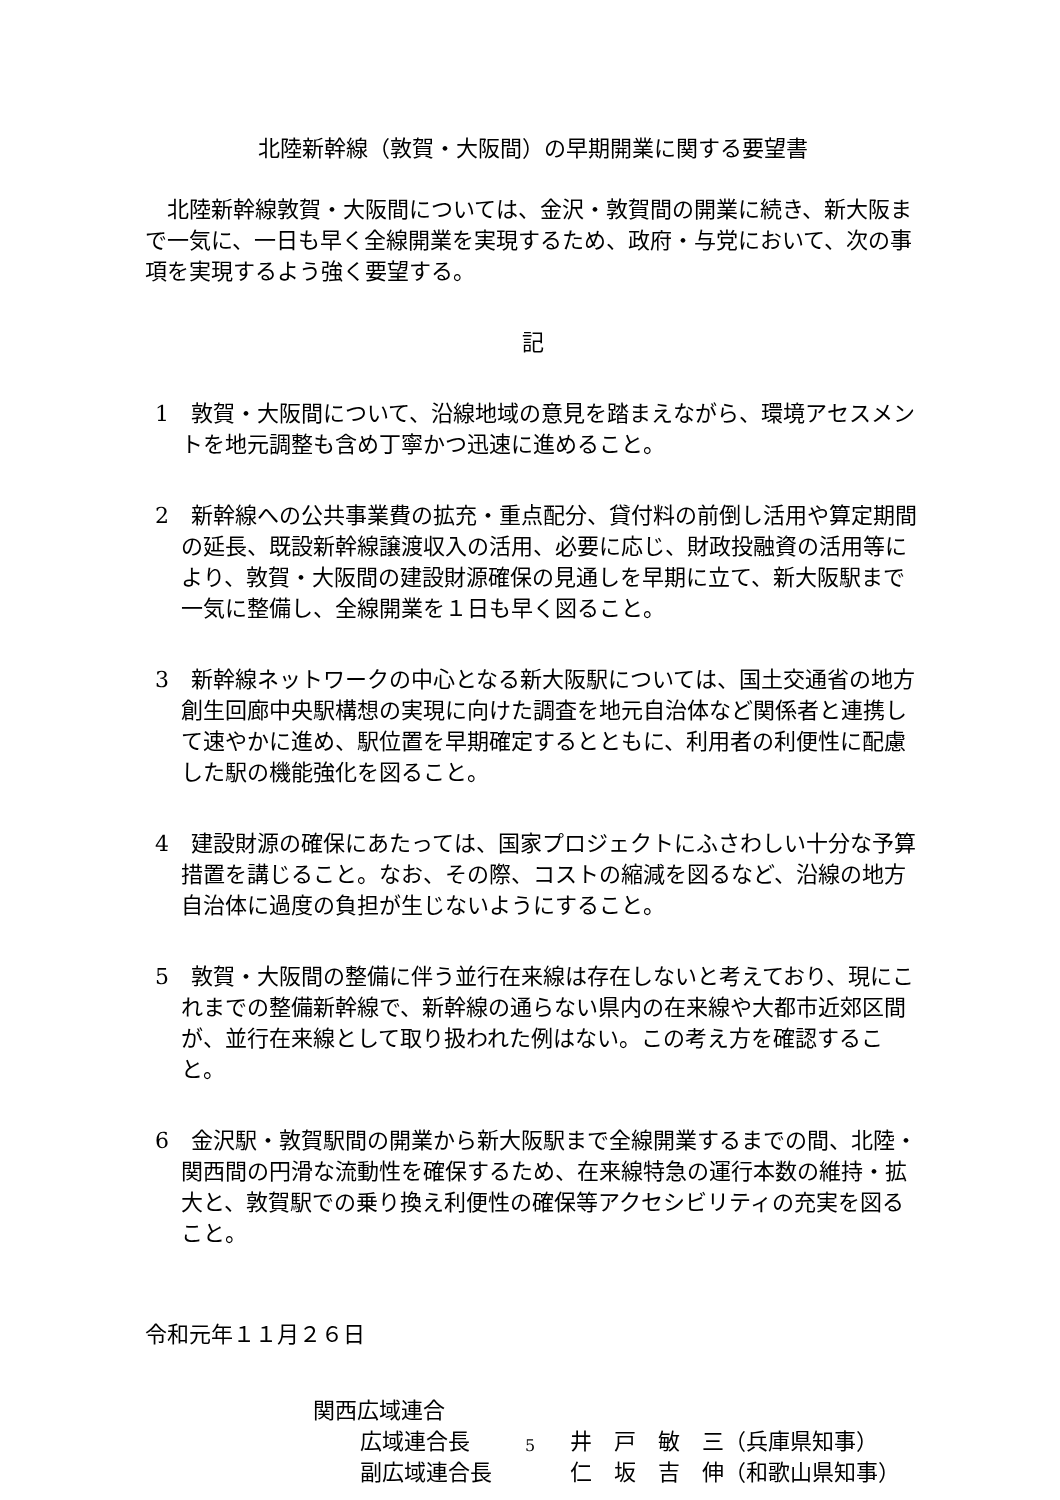北陸新幹線（敦賀・大阪間）の早期開業に関する要望書
北陸新幹線敦賀・大阪間については、金沢・敦賀間の開業に続き、新大阪まで一気に、一日も早く全線開業を実現するため、政府・与党において、次の事項を実現するよう強く要望する。
記
1　敦賀・大阪間について、沿線地域の意見を踏まえながら、環境アセスメントを地元調整も含め丁寧かつ迅速に進めること。
2　新幹線への公共事業費の拡充・重点配分、貸付料の前倒し活用や算定期間の延長、既設新幹線譲渡収入の活用、必要に応じ、財政投融資の活用等により、敦賀・大阪間の建設財源確保の見通しを早期に立て、新大阪駅まで一気に整備し、全線開業を１日も早く図ること。
3　新幹線ネットワークの中心となる新大阪駅については、国土交通省の地方創生回廊中央駅構想の実現に向けた調査を地元自治体など関係者と連携して速やかに進め、駅位置を早期確定するとともに、利用者の利便性に配慮した駅の機能強化を図ること。
4　建設財源の確保にあたっては、国家プロジェクトにふさわしい十分な予算措置を講じること。なお、その際、コストの縮減を図るなど、沿線の地方自治体に過度の負担が生じないようにすること。
5　敦賀・大阪間の整備に伴う並行在来線は存在しないと考えており、現にこれまでの整備新幹線で、新幹線の通らない県内の在来線や大都市近郊区間が、並行在来線として取り扱われた例はない。この考え方を確認すること。
6　金沢駅・敦賀駅間の開業から新大阪駅まで全線開業するまでの間、北陸・関西間の円滑な流動性を確保するため、在来線特急の運行本数の維持・拡大と、敦賀駅での乗り換え利便性の確保等アクセシビリティの充実を図ること。
令和元年１１月２６日
関西広域連合
広域連合長 井　戸　敏　三（兵庫県知事）
副広域連合長 仁　坂　吉　伸（和歌山県知事）
5